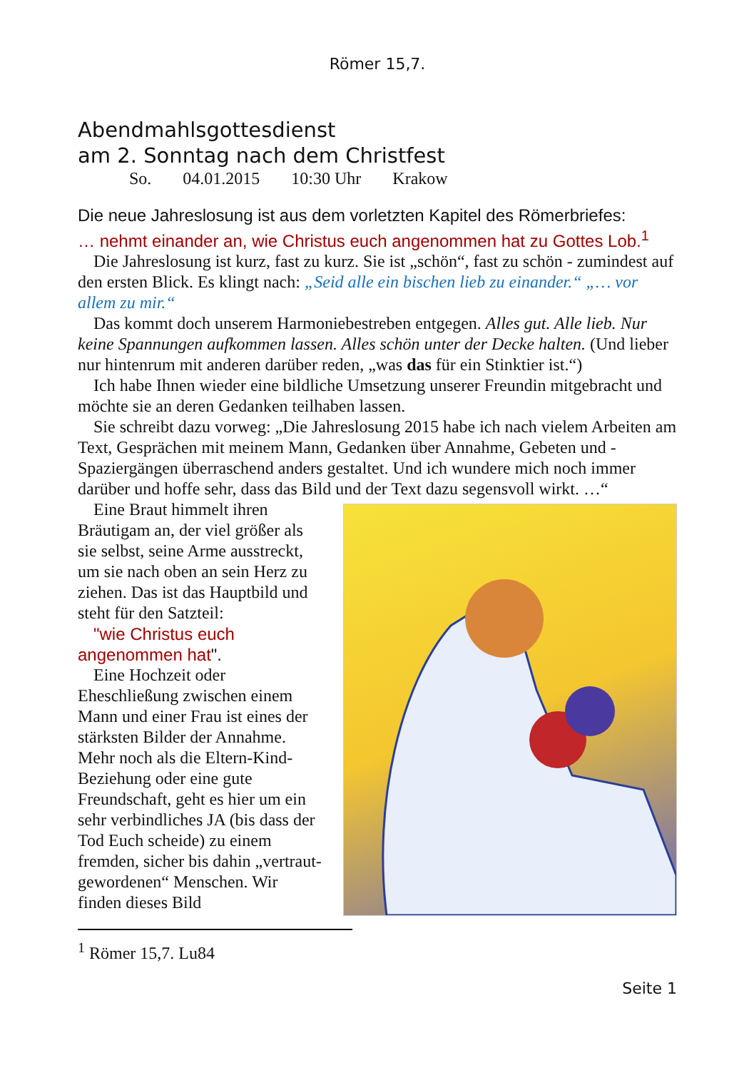Römer 15,7.
Abendmahlsgottesdienst
am 2. Sonntag nach dem Christfest
So. 04.01.2015 10:30 Uhr Krakow
Die neue Jahreslosung ist aus dem vorletzten Kapitel des Römerbriefes:
… nehmt einander an, wie Christus euch angenommen hat zu Gottes Lob.<sup>1</sup>
Die Jahreslosung ist kurz, fast zu kurz. Sie ist „schön“, fast zu schön - zumindest auf den ersten Blick. Es klingt nach: „Seid alle ein bischen lieb zu einander.“ „… vor allem zu mir.“
Das kommt doch unserem Harmoniebestreben entgegen. Alles gut. Alle lieb. Nur keine Spannungen aufkommen lassen. Alles schön unter der Decke halten. (Und lieber nur hintenrum mit anderen darüber reden, „was das für ein Stinktier ist.“)
Ich habe Ihnen wieder eine bildliche Umsetzung unserer Freundin mitgebracht und möchte sie an deren Gedanken teilhaben lassen.
Sie schreibt dazu vorweg: „Die Jahreslosung 2015 habe ich nach vielem Arbeiten am Text, Gesprächen mit meinem Mann, Gedanken über Annahme, Gebeten und - Spaziergängen überraschend anders gestaltet. Und ich wundere mich noch immer darüber und hoffe sehr, dass das Bild und der Text dazu segensvoll wirkt. …“
Eine Braut himmelt ihren Bräutigam an, der viel größer als sie selbst, seine Arme ausstreckt, um sie nach oben an sein Herz zu ziehen. Das ist das Hauptbild und steht für den Satzteil:
"wie Christus euch angenommen hat".
Eine Hochzeit oder Eheschließung zwischen einem Mann und einer Frau ist eines der stärksten Bilder der Annahme. Mehr noch als die Eltern-Kind-Beziehung oder eine gute Freundschaft, geht es hier um ein sehr verbindliches JA (bis dass der Tod Euch scheide) zu einem fremden, sicher bis dahin „vertraut-gewordenen“ Menschen. Wir finden dieses Bild
<sup>1</sup> Römer 15,7. Lu84
Seite 1